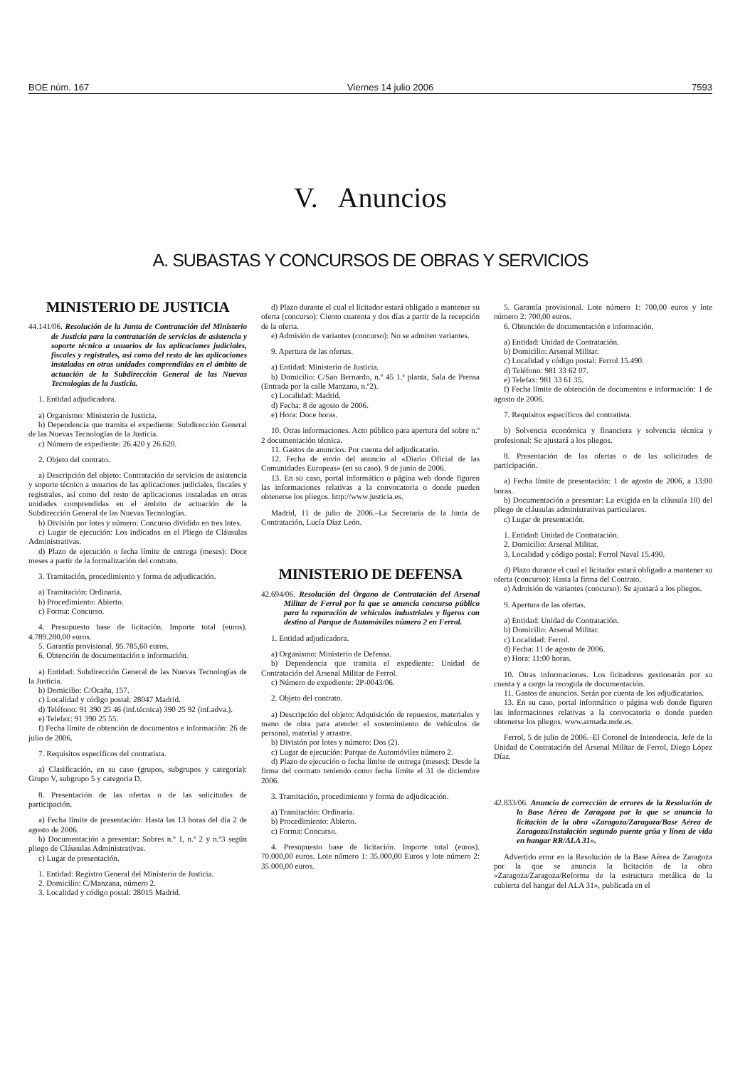BOE núm. 167 Viernes 14 julio 2006 7593
V. Anuncios
A. SUBASTAS Y CONCURSOS DE OBRAS Y SERVICIOS
MINISTERIO DE JUSTICIA
44.141/06. Resolución de la Junta de Contratación del Ministerio de Justicia para la contratación de servicios de asistencia y soporte técnico a usuarios de las aplicaciones judiciales, fiscales y registrales, así como del resto de las aplicaciones instaladas en otras unidades comprendidas en el ámbito de actuación de la Subdirección General de las Nuevas Tecnologías de la Justicia.
1. Entidad adjudicadora.
a) Organismo: Ministerio de Justicia.
b) Dependencia que tramita el expediente: Subdirección General de las Nuevas Tecnologías de la Justicia.
c) Número de expediente: 26.420 y 26.620.
2. Objeto del contrato.
a) Descripción del objeto: Contratación de servicios de asistencia y soporte técnico a usuarios de las aplicaciones judiciales, fiscales y registrales, así como del resto de aplicaciones instaladas en otras unidades comprendidas en el ámbito de actuación de la Subdirección General de las Nuevas Tecnologías.
b) División por lotes y número: Concurso dividido en tres lotes.
c) Lugar de ejecución: Los indicados en el Pliego de Cláusulas Administrativas.
d) Plazo de ejecución o fecha límite de entrega (meses): Doce meses a partir de la formalización del contrato.
3. Tramitación, procedimiento y forma de adjudicación.
a) Tramitación: Ordinaria.
b) Procedimiento: Abierto.
c) Forma: Concurso.
4. Presupuesto base de licitación. Importe total (euros). 4.789.280,00 euros.
5. Garantía provisional. 95.785,60 euros.
6. Obtención de documentación e información.
a) Entidad: Subdirección General de las Nuevas Tecnologías de la Justicia.
b) Domicilio: C/Ocaña, 157.
c) Localidad y código postal: 28047 Madrid.
d) Teléfono: 91 390 25 46 (inf.técnica) 390 25 92 (inf.adva.).
e) Telefax: 91 390 25 55.
f) Fecha límite de obtención de documentos e información: 26 de julio de 2006.
7. Requisitos específicos del contratista.
a) Clasificación, en su caso (grupos, subgrupos y categoría): Grupo V, subgrupo 5 y categoria D.
8. Presentación de las ofertas o de las solicitudes de participación.
a) Fecha límite de presentación: Hasta las 13 horas del día 2 de agosto de 2006.
b) Documentación a presentar: Sobres n.º 1, n.º 2 y n.º3 según pliego de Cláusulas Administrativas.
c) Lugar de presentación.
1. Entidad: Registro General del Ministerio de Justicia.
2. Domicilio: C/Manzana, número 2.
3. Localidad y código postal: 28015 Madrid.
d) Plazo durante el cual el licitador estará obligado a mantener su oferta (concurso): Ciento cuarenta y dos días a partir de la recepción de la oferta.
e) Admisión de variantes (concurso): No se admiten variantes.
9. Apertura de las ofertas.
a) Entidad: Ministerio de Justicia.
b) Domicilio: C/San Bernardo, n.º 45 1.ª planta, Sala de Prensa (Entrada por la calle Manzana, n.º2).
c) Localidad: Madrid.
d) Fecha: 8 de agosto de 2006.
e) Hora: Doce horas.
10. Otras informaciones. Acto público para apertura del sobre n.º 2 documentación técnica.
11. Gastos de anuncios. Por cuenta del adjudicatario.
12. Fecha de envío del anuncio al «Diario Oficial de las Comunidades Europeas» (en su caso). 9 de junio de 2006.
13. En su caso, portal informático o página web donde figuren las informaciones relativas a la convocatoria o donde pueden obtenerse los pliegos. http://www.justicia.es.
Madrid, 11 de julio de 2006.–La Secretaria de la Junta de Contratación, Lucía Díaz León.
MINISTERIO DE DEFENSA
42.694/06. Resolución del Órgano de Contratación del Arsenal Militar de Ferrol por la que se anuncia concurso público para la reparación de vehículos industriales y ligeros con destino al Parque de Automóviles número 2 en Ferrol.
1. Entidad adjudicadora.
a) Organismo: Ministerio de Defensa.
b) Dependencia que tramita el expediente: Unidad de Contratación del Arsenal Militar de Ferrol.
c) Número de expediente: 2P-0043/06.
2. Objeto del contrato.
a) Descripción del objeto: Adquisición de repuestos, materiales y mano de obra para atender el sostenimiento de vehículos de personal, material y arrastre.
b) División por lotes y número: Dos (2).
c) Lugar de ejecución: Parque de Automóviles número 2.
d) Plazo de ejecución o fecha límite de entrega (meses): Desde la firma del contrato teniendo como fecha límite el 31 de diciembre 2006.
3. Tramitación, procedimiento y forma de adjudicación.
a) Tramitación: Ordinaria.
b) Procedimiento: Abierto.
c) Forma: Concurso.
4. Presupuesto base de licitación. Importe total (euros). 70.000,00 euros. Lote número 1: 35.000,00 Euros y lote número 2: 35.000,00 euros.
5. Garantía provisional. Lote número 1: 700,00 euros y lote número 2: 700,00 euros.
6. Obtención de documentación e información.
a) Entidad: Unidad de Contratación.
b) Domicilio: Arsenal Militar.
c) Localidad y código postal: Ferrol 15.490.
d) Teléfono: 981 33 62 07.
e) Telefax: 981 33 61 35.
f) Fecha límite de obtención de documentos e información: 1 de agosto de 2006.
7. Requisitos específicos del contratista.
b) Solvencia económica y financiera y solvencia técnica y profesional: Se ajustará a los pliegos.
8. Presentación de las ofertas o de las solicitudes de participación.
a) Fecha límite de presentación: 1 de agosto de 2006, a 13:00 horas.
b) Documentación a presentar: La exigida en la cláusula 10) del pliego de cláusulas administrativas particulares.
c) Lugar de presentación.
1. Entidad: Unidad de Contratación.
2. Domicilio: Arsenal Militar.
3. Localidad y código postal: Ferrol Naval 15.490.
d) Plazo durante el cual el licitador estará obligado a mantener su oferta (concurso): Hasta la firma del Contrato.
e) Admisión de variantes (concurso): Se ajustará a los pliegos.
9. Apertura de las ofertas.
a) Entidad: Unidad de Contratación.
b) Domicilio: Arsenal Militar.
c) Localidad: Ferrol.
d) Fecha: 11 de agosto de 2006.
e) Hora: 11:00 horas.
10. Otras informaciones. Los licitadores gestionarán por su cuenta y a cargo la recogida de documentación.
11. Gastos de anuncios. Serán por cuenta de los adjudicatarios.
13. En su caso, portal informático o página web donde figuren las informaciones relativas a la convocatoria o donde pueden obtenerse los pliegos. www.armada.mde.es.
Ferrol, 5 de julio de 2006.–El Coronel de Intendencia, Jefe de la Unidad de Contratación del Arsenal Militar de Ferrol, Diego López Díaz.
42.833/06. Anuncio de corrección de errores de la Resolución de la Base Aérea de Zaragoza por la que se anuncia la licitación de la obra «Zaragoza/Zaragoza/Base Aérea de Zaragoza/Instalación segundo puente grúa y línea de vida en hangar RR/ALA 31».
Advertido error en la Resolución de la Base Aérea de Zaragoza por la que se anuncia la licitación de la obra «Zaragoza/Zaragoza/Reforma de la estructura metálica de la cubierta del hangar del ALA 31», publicada en el